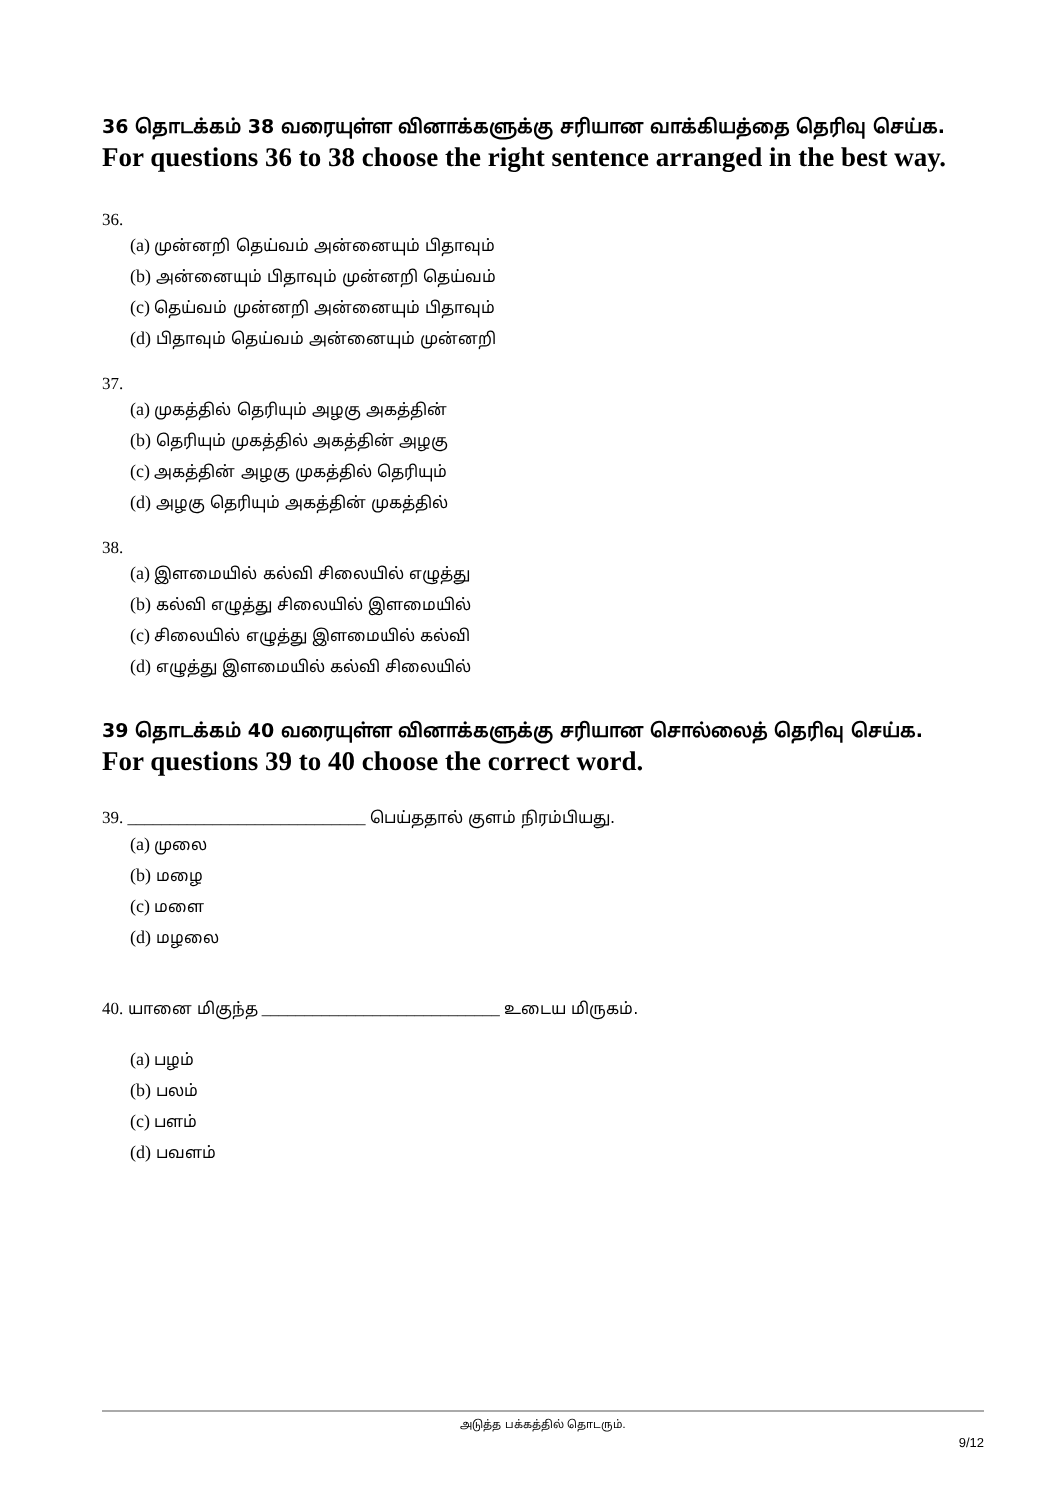36 தொடக்கம் 38 வரையுள்ள வினாக்களுக்கு சரியான வாக்கியத்தை தெரிவு செய்க.
For questions 36 to 38 choose the right sentence arranged in the best way.
36.
(a) முன்னறி தெய்வம் அன்னையும் பிதாவும்
(b) அன்னையும் பிதாவும் முன்னறி தெய்வம்
(c) தெய்வம் முன்னறி அன்னையும் பிதாவும்
(d) பிதாவும் தெய்வம் அன்னையும் முன்னறி
37.
(a) முகத்தில் தெரியும் அழகு அகத்தின்
(b) தெரியும் முகத்தில் அகத்தின் அழகு
(c) அகத்தின் அழகு முகத்தில் தெரியும்
(d) அழகு தெரியும் அகத்தின் முகத்தில்
38.
(a) இளமையில் கல்வி சிலையில் எழுத்து
(b) கல்வி எழுத்து சிலையில் இளமையில்
(c) சிலையில் எழுத்து இளமையில் கல்வி
(d) எழுத்து இளமையில் கல்வி சிலையில்
39 தொடக்கம் 40 வரையுள்ள வினாக்களுக்கு சரியான சொல்லைத் தெரிவு செய்க.
For questions 39 to 40 choose the correct word.
39. ____________________________ பெய்ததால் குளம் நிரம்பியது.
(a) முலை
(b) மழை
(c) மளை
(d) மழலை
40. யானை மிகுந்த ____________________________ உடைய மிருகம்.
(a) பழம்
(b) பலம்
(c) பளம்
(d) பவளம்
அடுத்த பக்கத்தில் தொடரும்.
9/12